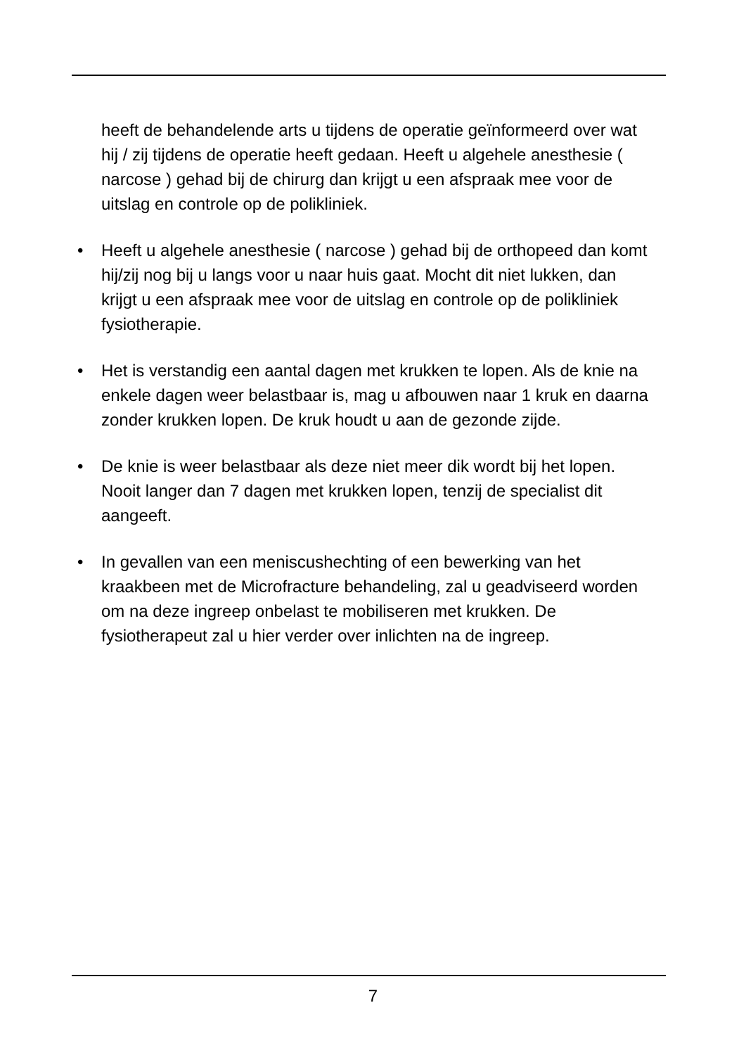heeft de behandelende arts u tijdens de operatie geïnformeerd over wat hij / zij tijdens de operatie heeft gedaan. Heeft u algehele anesthesie ( narcose ) gehad bij de chirurg dan krijgt u een afspraak mee voor de uitslag en controle op de polikliniek.
• Heeft u algehele anesthesie ( narcose ) gehad bij de orthopeed dan komt hij/zij nog bij u langs voor u naar huis gaat. Mocht dit niet lukken, dan krijgt u een afspraak mee voor de uitslag en controle op de polikliniek fysiotherapie.
• Het is verstandig een aantal dagen met krukken te lopen. Als de knie na enkele dagen weer belastbaar is, mag u afbouwen naar 1 kruk en daarna zonder krukken lopen. De kruk houdt u aan de gezonde zijde.
• De knie is weer belastbaar als deze niet meer dik wordt bij het lopen. Nooit langer dan 7 dagen met krukken lopen, tenzij de specialist dit aangeeft.
• In gevallen van een meniscushechting of een bewerking van het kraakbeen met de Microfracture behandeling, zal u geadviseerd worden om na deze ingreep onbelast te mobiliseren met krukken. De fysiotherapeut zal u hier verder over inlichten na de ingreep.
7